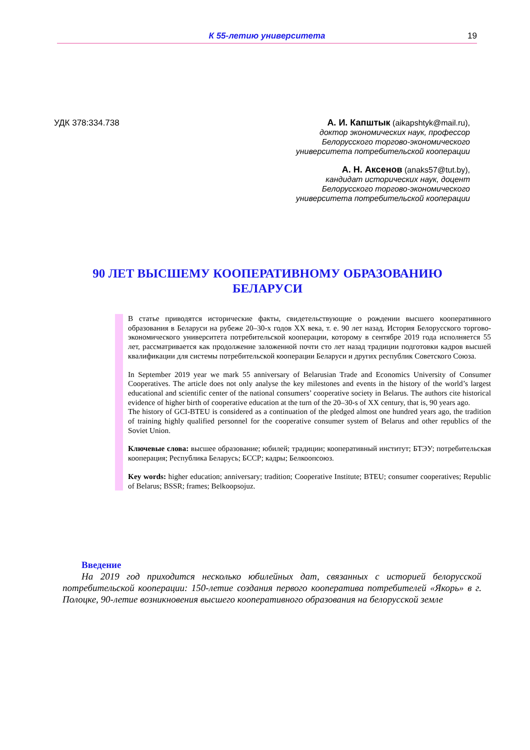К 55-летию университета 19
УДК 378:334.738
А. И. Капштык (aikapshtyk@mail.ru),
доктор экономических наук, профессор
Белорусского торгово-экономического
университета потребительской кооперации
А. Н. Аксенов (anaks57@tut.by),
кандидат исторических наук, доцент
Белорусского торгово-экономического
университета потребительской кооперации
90 ЛЕТ ВЫСШЕМУ КООПЕРАТИВНОМУ ОБРАЗОВАНИЮ
БЕЛАРУСИ
В статье приводятся исторические факты, свидетельствующие о рождении высшего кооперативного образования в Беларуси на рубеже 20–30-х годов ХХ века, т. е. 90 лет назад. История Белорусского торгово-экономического университета потребительской кооперации, которому в сентябре 2019 года исполняется 55 лет, рассматривается как продолжение заложенной почти сто лет назад традиции подготовки кадров высшей квалификации для системы потребительской кооперации Беларуси и других республик Советского Союза.
In September 2019 year we mark 55 anniversary of Belarusian Trade and Economics University of Consumer Cooperatives. The article does not only analyse the key milestones and events in the history of the world’s largest educational and scientific center of the national consumers’ cooperative society in Belarus. The authors cite historical evidence of higher birth of cooperative education at the turn of the 20–30-s of XX century, that is, 90 years ago.
The history of GCI-BTEU is considered as a continuation of the pledged almost one hundred years ago, the tradition of training highly qualified personnel for the cooperative consumer system of Belarus and other republics of the Soviet Union.
Ключевые слова: высшее образование; юбилей; традиции; кооперативный институт; БТЭУ; потребительская кооперация; Республика Беларусь; БССР; кадры; Белкоопсоюз.
Key words: higher education; anniversary; tradition; Cooperative Institute; BTEU; consumer cooperatives; Republic of Belarus; BSSR; frames; Belkoopsojuz.
Введение
На 2019 год приходится несколько юбилейных дат, связанных с историей белорусской потребительской кооперации: 150-летие создания первого кооператива потребителей «Якорь» в г. Полоцке, 90-летие возникновения высшего кооперативного образования на белорусской земле